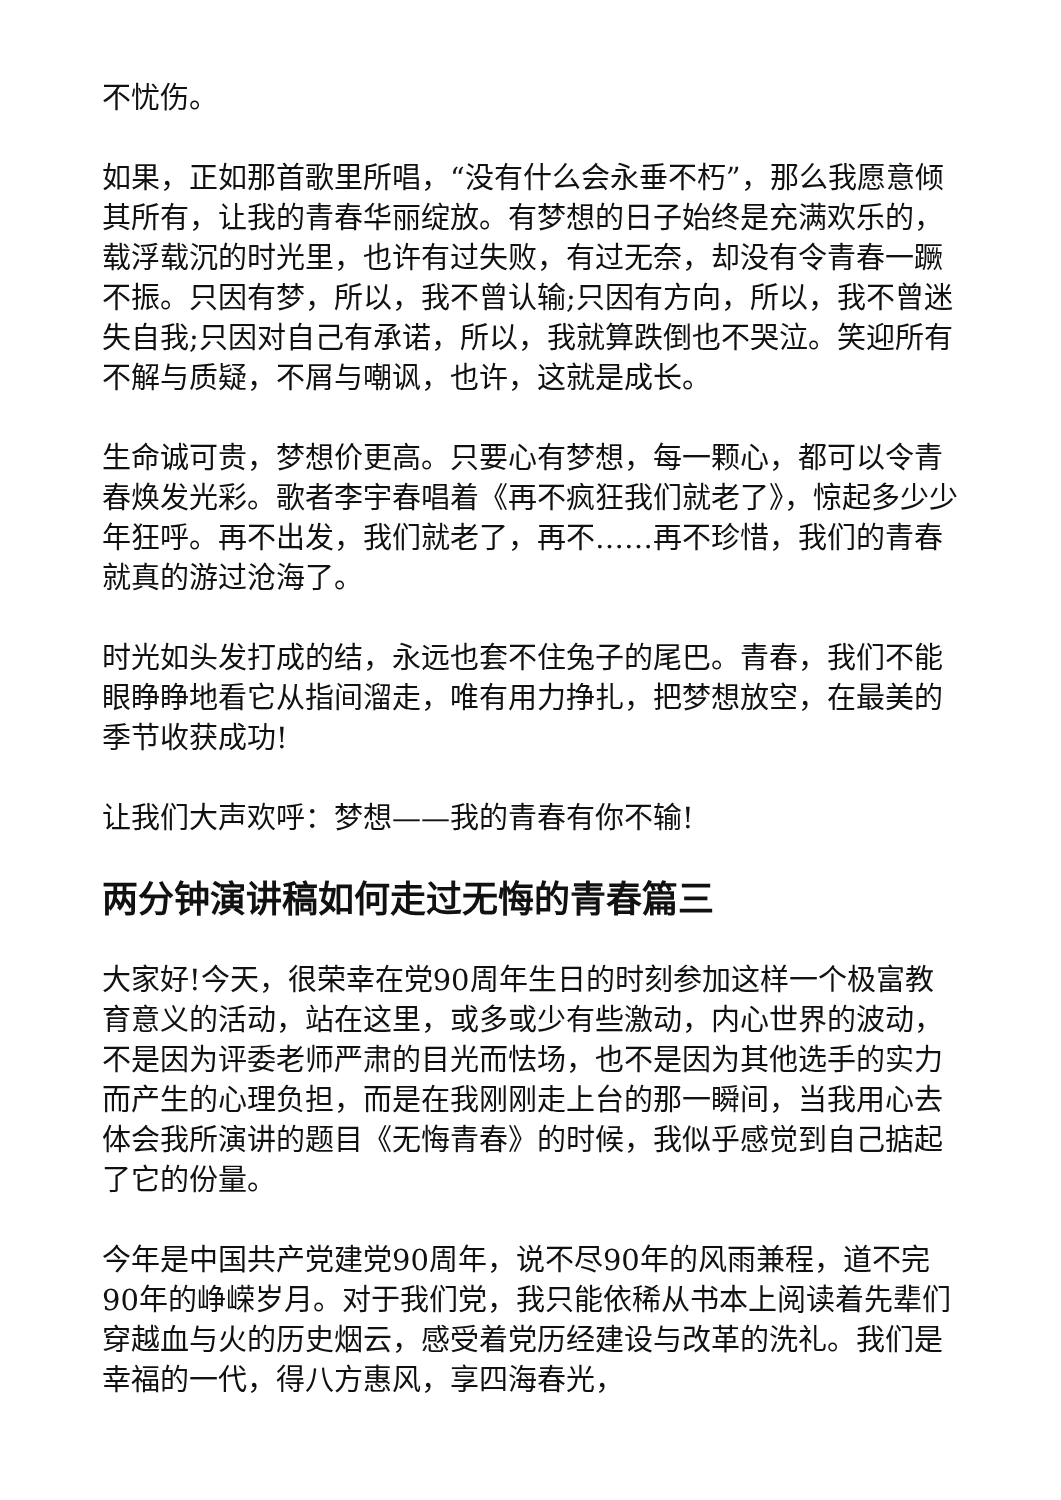不忧伤。
如果，正如那首歌里所唱，“没有什么会永垂不朽”，那么我愿意倾其所有，让我的青春华丽绽放。有梦想的日子始终是充满欢乐的，载浮载沉的时光里，也许有过失败，有过无奈，却没有令青春一蹶不振。只因有梦，所以，我不曾认输;只因有方向，所以，我不曾迷失自我;只因对自己有承诺，所以，我就算跌倒也不哭泣。笑迎所有不解与质疑，不屑与嘲讽，也许，这就是成长。
生命诚可贵，梦想价更高。只要心有梦想，每一颗心，都可以令青春焕发光彩。歌者李宇春唱着《再不疯狂我们就老了》，惊起多少少年狂呼。再不出发，我们就老了，再不……再不珍惜，我们的青春就真的游过沧海了。
时光如头发打成的结，永远也套不住兔子的尾巴。青春，我们不能眼睁睁地看它从指间溜走，唯有用力挣扎，把梦想放空，在最美的季节收获成功!
让我们大声欢呼：梦想——我的青春有你不输!
两分钟演讲稿如何走过无悔的青春篇三
大家好!今天，很荣幸在党90周年生日的时刻参加这样一个极富教育意义的活动，站在这里，或多或少有些激动，内心世界的波动，不是因为评委老师严肃的目光而怯场，也不是因为其他选手的实力而产生的心理负担，而是在我刚刚走上台的那一瞬间，当我用心去体会我所演讲的题目《无悔青春》的时候，我似乎感觉到自己掂起了它的份量。
今年是中国共产党建党90周年，说不尽90年的风雨兼程，道不完90年的峥嵘岁月。对于我们党，我只能依稀从书本上阅读着先辈们穿越血与火的历史烟云，感受着党历经建设与改革的洗礼。我们是幸福的一代，得八方惠风，享四海春光，